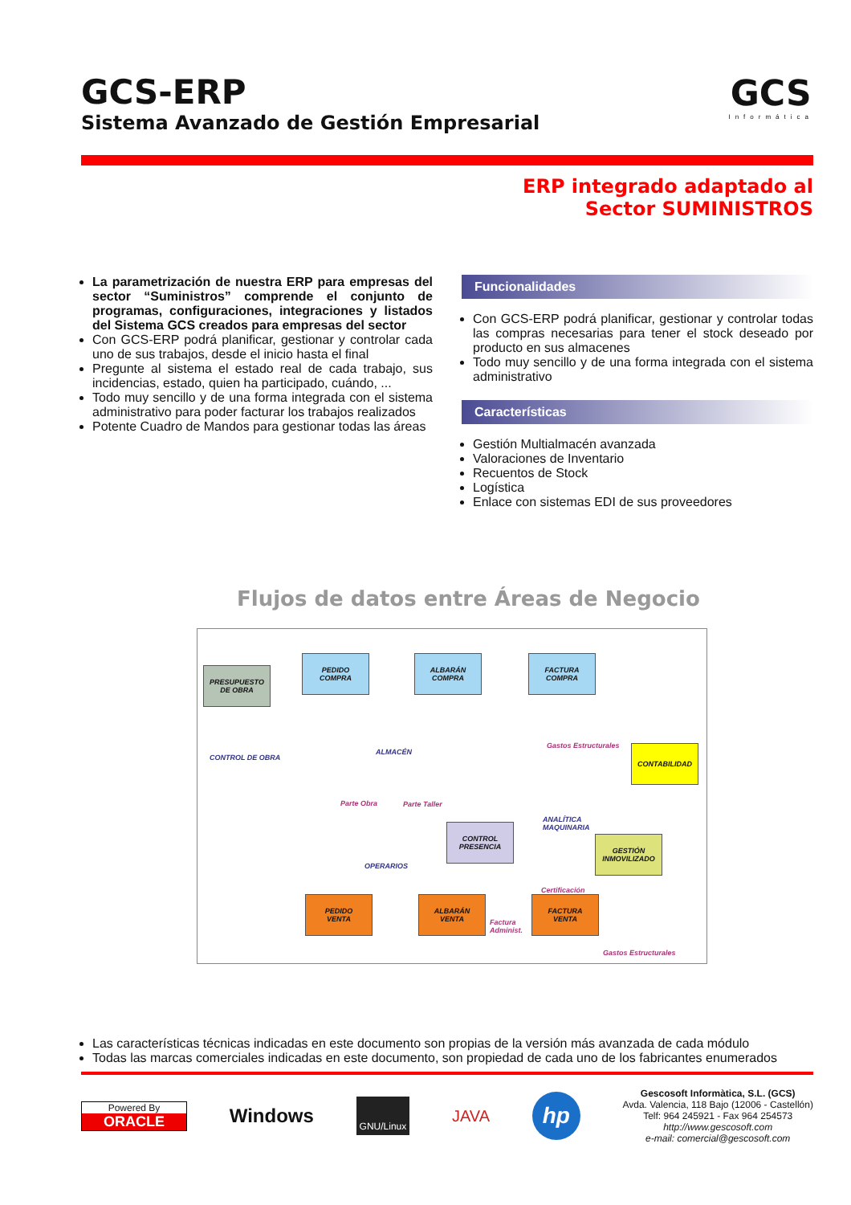GCS-ERP
Sistema Avanzado de Gestión Empresarial
GCS
Informática
ERP integrado adaptado al
Sector SUMINISTROS
La parametrización de nuestra ERP para empresas del sector “Suministros” comprende el conjunto de programas, configuraciones, integraciones y listados del Sistema GCS creados para empresas del sector
Con GCS-ERP podrá planificar, gestionar y controlar cada uno de sus trabajos, desde el inicio hasta el final
Pregunte al sistema el estado real de cada trabajo, sus incidencias, estado, quien ha participado, cuándo, ...
Todo muy sencillo y de una forma integrada con el sistema administrativo para poder facturar los trabajos realizados
Potente Cuadro de Mandos para gestionar todas las áreas
Funcionalidades
Con GCS-ERP podrá planificar, gestionar y controlar todas las compras necesarias para tener el stock deseado por producto en sus almacenes
Todo muy sencillo y de una forma integrada con el sistema administrativo
Características
Gestión Multialmacén avanzada
Valoraciones de Inventario
Recuentos de Stock
Logística
Enlace con sistemas EDI de sus proveedores
Flujos de datos entre Áreas de Negocio
PRESUPUESTO
DE OBRA
PEDIDO
COMPRA
ALBARÁN
COMPRA
FACTURA
COMPRA
ALMACÉN
CONTROL DE OBRA
Gastos Estructurales CONTABILIDAD
Parte Obra Parte Taller
ANALÍTICA
MAQUINARIA
CONTROL
PRESENCIA
GESTIÓN
INMOVILIZADO
OPERARIOS
Certificación
PEDIDO
VENTA
ALBARÁN
VENTA
Factura
Administ.
FACTURA
VENTA
Gastos Estructurales
Las características técnicas indicadas en este documento son propias de la versión más avanzada de cada módulo
Todas las marcas comerciales indicadas en este documento, son propiedad de cada uno de los fabricantes enumerados
Powered By
ORACLE
Windows
GNU/Linux
JAVA
hp
Gescosoft Informàtica, S.L. (GCS)
Avda. Valencia, 118 Bajo (12006 - Castellón)
Telf: 964 245921 - Fax 964 254573
http://www.gescosoft.com
e-mail: comercial@gescosoft.com